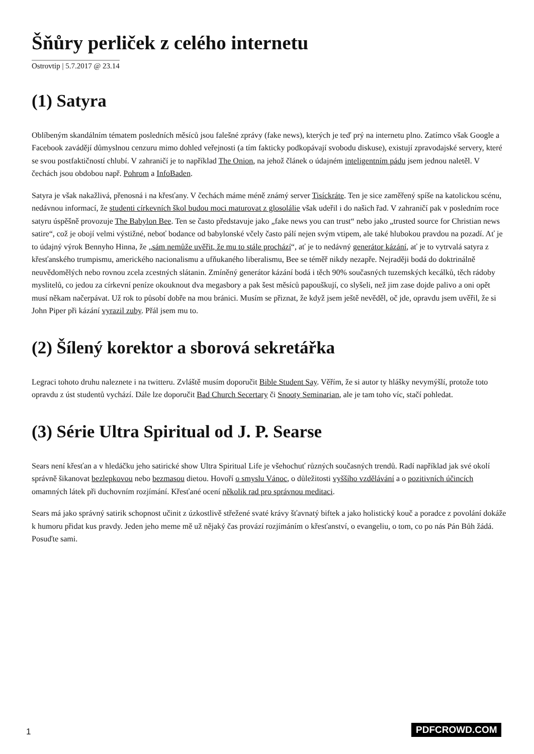Šňůry perliček z celého internetu
Ostrovtip | 5.7.2017 @ 23.14
(1) Satyra
Oblíbeným skandálním tématem posledních měsíců jsou falešné zprávy (fake news), kterých je teď prý na internetu plno. Zatímco však Google a Facebook zavádějí důmyslnou cenzuru mimo dohled veřejnosti (a tím fakticky podkopávají svobodu diskuse), existují zpravodajské servery, které se svou postfaktičností chlubí. V zahraničí je to například The Onion, na jehož článek o údajném inteligentním pádu jsem jednou naletěl. V čechách jsou obdobou např. Pohrom a InfoBaden.
Satyra je však nakažlivá, přenosná i na křesťany. V čechách máme méně známý server Tisíckráte. Ten je sice zaměřený spíše na katolickou scénu, nedávnou informací, že studenti církevních škol budou moci maturovat z glosolálie však udeřil i do našich řad. V zahraničí pak v posledním roce satyru úspěšně provozuje The Babylon Bee. Ten se často představuje jako „fake news you can trust“ nebo jako „trusted source for Christian news satire“, což je obojí velmi výstižné, neboť bodance od babylonské včely často pálí nejen svým vtipem, ale také hlubokou pravdou na pozadí. Ať je to údajný výrok Bennyho Hinna, že „sám nemůže uvěřit, že mu to stále prochází“, ať je to nedávný generátor kázání, ať je to vytrvalá satyra z křesťanského trumpismu, amerického nacionalismu a ufňukaného liberalismu, Bee se téměř nikdy nezapře. Nejraději bodá do doktrinálně neuvědomělých nebo rovnou zcela zcestných slátanin. Zmíněný generátor kázání bodá i těch 90% současných tuzemských kecálků, těch rádoby myslitelů, co jedou za církevní peníze okouknout dva megasbory a pak šest měsíců papouškují, co slyšeli, než jim zase dojde palivo a oni opět musí někam načerpávat. Už rok to působí dobře na mou bránici. Musím se přiznat, že když jsem ještě nevěděl, oč jde, opravdu jsem uvěřil, že si John Piper při kázání vyrazil zuby. Přál jsem mu to.
(2) Šílený korektor a sborová sekretářka
Legraci tohoto druhu naleznete i na twitteru. Zvláště musím doporučit Bible Student Say. Věřím, že si autor ty hlášky nevymýšlí, protože toto opravdu z úst studentů vychází. Dále lze doporučit Bad Church Secertary či Snooty Seminarian, ale je tam toho víc, stačí pohledat.
(3) Série Ultra Spiritual od J. P. Searse
Sears není křesťan a v hledáčku jeho satirické show Ultra Spiritual Life je všehochuť různých současných trendů. Radí například jak své okolí správně šikanovat bezlepkovou nebo bezmasou dietou. Hovoří o smyslu Vánoc, o důležitosti vyššího vzdělávání a o pozitivních účincích omamných látek při duchovním rozjímání. Křesťané ocení několik rad pro správnou meditaci.
Sears má jako správný satirik schopnost učinit z úzkostlivě střežené svaté krávy šťavnatý biftek a jako holistický kouč a poradce z povolání dokáže k humoru přidat kus pravdy. Jeden jeho meme mě už nějaký čas provází rozjímáním o křesťanství, o evangeliu, o tom, co po nás Pán Bůh žádá. Posuďte sami.
1 PDFCROWD.COM